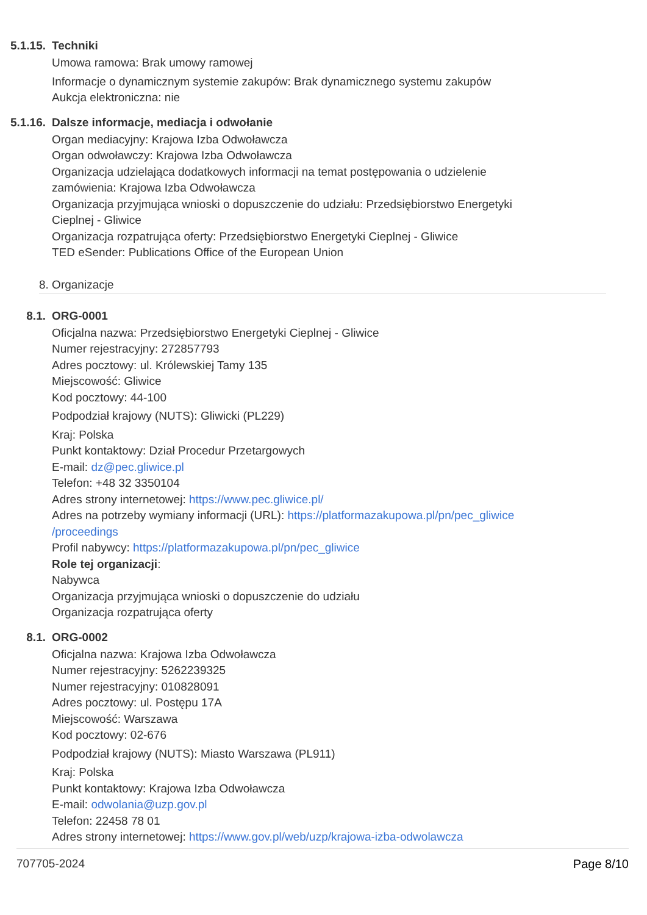5.1.15.
Techniki
Umowa ramowa: Brak umowy ramowej
Informacje o dynamicznym systemie zakupów: Brak dynamicznego systemu zakupów
Aukcja elektroniczna: nie
5.1.16.
Dalsze informacje, mediacja i odwołanie
Organ mediacyjny: Krajowa Izba Odwoławcza
Organ odwoławczy: Krajowa Izba Odwoławcza
Organizacja udzielająca dodatkowych informacji na temat postępowania o udzielenie zamówienia: Krajowa Izba Odwoławcza
Organizacja przyjmująca wnioski o dopuszczenie do udziału: Przedsiębiorstwo Energetyki Cieplnej - Gliwice
Organizacja rozpatrująca oferty: Przedsiębiorstwo Energetyki Cieplnej - Gliwice
TED eSender: Publications Office of the European Union
8. Organizacje
8.1. ORG-0001
Oficjalna nazwa: Przedsiębiorstwo Energetyki Cieplnej - Gliwice
Numer rejestracyjny: 272857793
Adres pocztowy: ul. Królewskiej Tamy 135
Miejscowość: Gliwice
Kod pocztowy: 44-100
Podpodział krajowy (NUTS): Gliwicki (PL229)
Kraj: Polska
Punkt kontaktowy: Dział Procedur Przetargowych
E-mail: dz@pec.gliwice.pl
Telefon: +48 32 3350104
Adres strony internetowej: https://www.pec.gliwice.pl/
Adres na potrzeby wymiany informacji (URL): https://platformazakupowa.pl/pn/pec_gliwice /proceedings
Profil nabywcy: https://platformazakupowa.pl/pn/pec_gliwice
Role tej organizacji:
Nabywca
Organizacja przyjmująca wnioski o dopuszczenie do udziału
Organizacja rozpatrująca oferty
8.1. ORG-0002
Oficjalna nazwa: Krajowa Izba Odwoławcza
Numer rejestracyjny: 5262239325
Numer rejestracyjny: 010828091
Adres pocztowy: ul. Postępu 17A
Miejscowość: Warszawa
Kod pocztowy: 02-676
Podpodział krajowy (NUTS): Miasto Warszawa (PL911)
Kraj: Polska
Punkt kontaktowy: Krajowa Izba Odwoławcza
E-mail: odwolania@uzp.gov.pl
Telefon: 22458 78 01
Adres strony internetowej: https://www.gov.pl/web/uzp/krajowa-izba-odwolawcza
707705-2024 Page 8/10